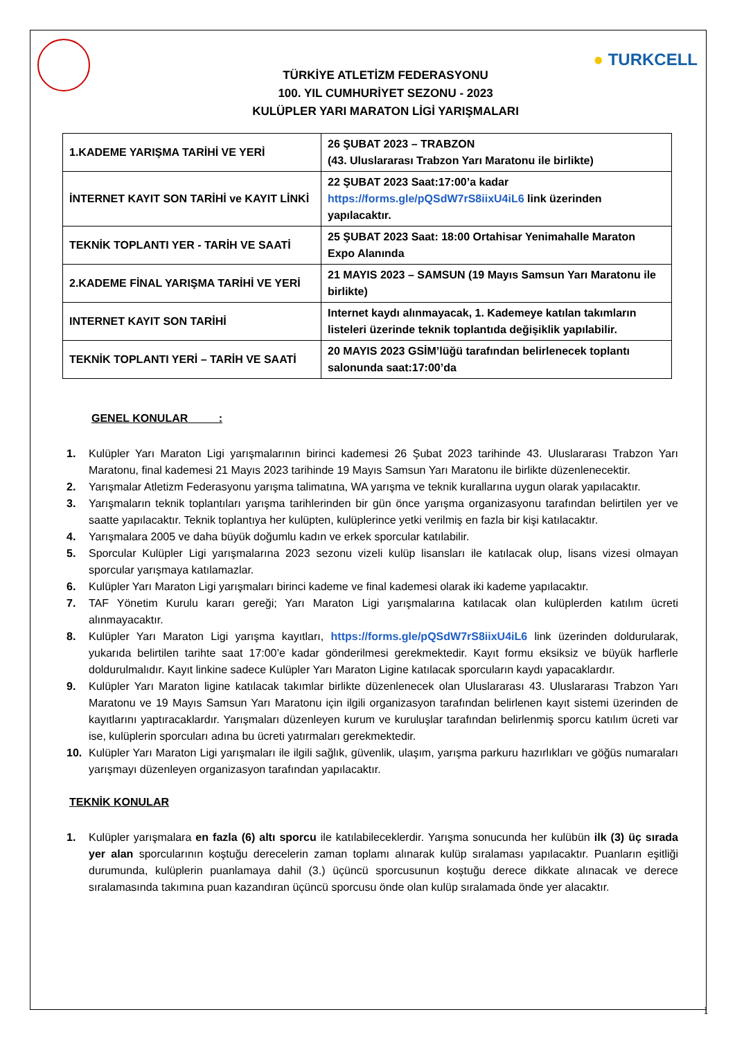● TURKCELL
TÜRKİYE ATLETİZM FEDERASYONU
100. YIL CUMHURİYET SEZONU - 2023
KULÜPLER YARI MARATON LİGİ YARIŞMALARI
| 1.KADEME YARIŞMA TARİHİ VE YERİ | 26 ŞUBAT 2023 – TRABZON (43. Uluslararası Trabzon Yarı Maratonu ile birlikte) |
| İNTERNET KAYIT SON TARİHİ ve KAYIT LİNKİ | 22 ŞUBAT 2023 Saat:17:00’a kadar https://forms.gle/pQSdW7rS8iixU4iL6 link üzerinden yapılacaktır. |
| TEKNİK TOPLANTI YER - TARİH VE SAATİ | 25 ŞUBAT 2023 Saat: 18:00 Ortahisar Yenimahalle Maraton Expo Alanında |
| 2.KADEME FİNAL YARIŞMA TARİHİ VE YERİ | 21 MAYIS 2023 – SAMSUN (19 Mayıs Samsun Yarı Maratonu ile birlikte) |
| INTERNET KAYIT SON TARİHİ | Internet kaydı alınmayacak, 1. Kademeye katılan takımların listeleri üzerinde teknik toplantıda değişiklik yapılabilir. |
| TEKNİK TOPLANTI YERİ – TARİH VE SAATİ | 20 MAYIS 2023 GSİM’lüğü tarafından belirlenecek toplantı salonunda saat:17:00’da |
GENEL KONULAR :
1. Kulüpler Yarı Maraton Ligi yarışmalarının birinci kademesi 26 Şubat 2023 tarihinde 43. Uluslararası Trabzon Yarı Maratonu, final kademesi 21 Mayıs 2023 tarihinde 19 Mayıs Samsun Yarı Maratonu ile birlikte düzenlenecektir.
2. Yarışmalar Atletizm Federasyonu yarışma talimatına, WA yarışma ve teknik kurallarına uygun olarak yapılacaktır.
3. Yarışmaların teknik toplantıları yarışma tarihlerinden bir gün önce yarışma organizasyonu tarafından belirtilen yer ve saatte yapılacaktır. Teknik toplantıya her kulüpten, kulüplerince yetki verilmiş en fazla bir kişi katılacaktır.
4. Yarışmalara 2005 ve daha büyük doğumlu kadın ve erkek sporcular katılabilir.
5. Sporcular Kulüpler Ligi yarışmalarına 2023 sezonu vizeli kulüp lisansları ile katılacak olup, lisans vizesi olmayan sporcular yarışmaya katılamazlar.
6. Kulüpler Yarı Maraton Ligi yarışmaları birinci kademe ve final kademesi olarak iki kademe yapılacaktır.
7. TAF Yönetim Kurulu kararı gereği; Yarı Maraton Ligi yarışmalarına katılacak olan kulüplerden katılım ücreti alınmayacaktır.
8. Kulüpler Yarı Maraton Ligi yarışma kayıtları, https://forms.gle/pQSdW7rS8iixU4iL6 link üzerinden doldurularak, yukarıda belirtilen tarihte saat 17:00’e kadar gönderilmesi gerekmektedir. Kayıt formu eksiksiz ve büyük harflerle doldurulmalıdır. Kayıt linkine sadece Kulüpler Yarı Maraton Ligine katılacak sporcuların kaydı yapacaklardır.
9. Kulüpler Yarı Maraton ligine katılacak takımlar birlikte düzenlenecek olan Uluslararası 43. Uluslararası Trabzon Yarı Maratonu ve 19 Mayıs Samsun Yarı Maratonu için ilgili organizasyon tarafından belirlenen kayıt sistemi üzerinden de kayıtlarını yaptıracaklardır. Yarışmaları düzenleyen kurum ve kuruluşlar tarafından belirlenmiş sporcu katılım ücreti var ise, kulüplerin sporcuları adına bu ücreti yatırmaları gerekmektedir.
10. Kulüpler Yarı Maraton Ligi yarışmaları ile ilgili sağlık, güvenlik, ulaşım, yarışma parkuru hazırlıkları ve göğüs numaraları yarışmayı düzenleyen organizasyon tarafından yapılacaktır.
TEKNİK KONULAR
1. Kulüpler yarışmalara en fazla (6) altı sporcu ile katılabileceklerdir. Yarışma sonucunda her kulübün ilk (3) üç sırada yer alan sporcularının koştuğu derecelerin zaman toplamı alınarak kulüp sıralaması yapılacaktır. Puanların eşitliği durumunda, kulüplerin puanlamaya dahil (3.) üçüncü sporcusunun koştuğu derece dikkate alınacak ve derece sıralamasında takımına puan kazandıran üçüncü sporcusu önde olan kulüp sıralamada önde yer alacaktır.
1